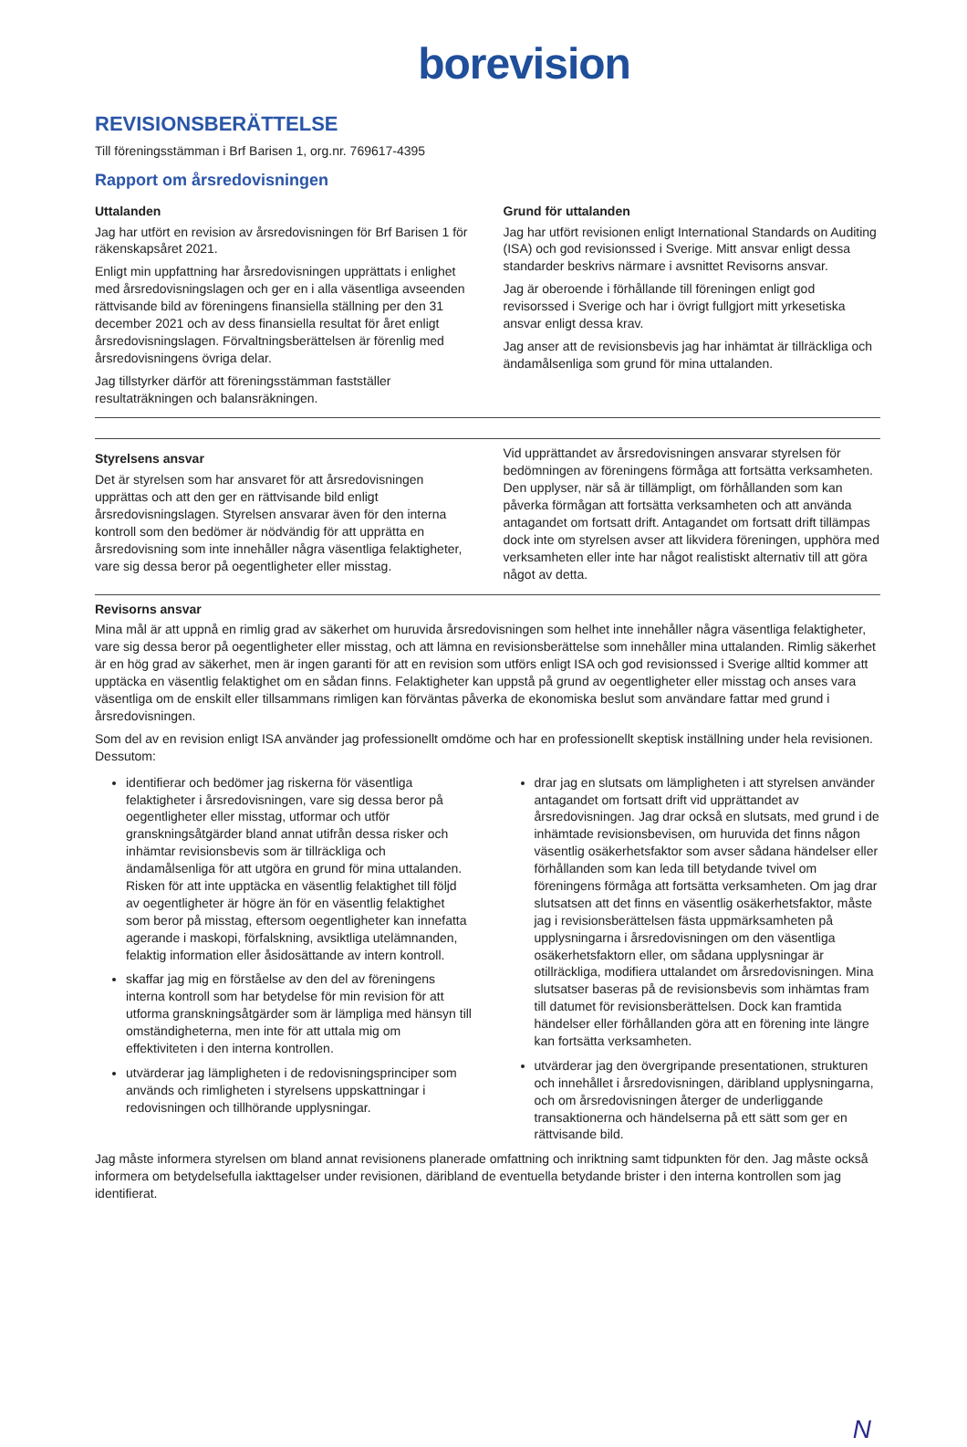borevision
REVISIONSBERÄTTELSE
Till föreningsstämman i Brf Barisen 1, org.nr. 769617-4395
Rapport om årsredovisningen
Uttalanden
Jag har utfört en revision av årsredovisningen för Brf Barisen 1 för räkenskapsåret 2021.
Enligt min uppfattning har årsredovisningen upprättats i enlighet med årsredovisningslagen och ger en i alla väsentliga avseenden rättvisande bild av föreningens finansiella ställning per den 31 december 2021 och av dess finansiella resultat för året enligt årsredovisningslagen. Förvaltningsberättelsen är förenlig med årsredovisningens övriga delar.
Jag tillstyrker därför att föreningsstämman fastställer resultaträkningen och balansräkningen.
Grund för uttalanden
Jag har utfört revisionen enligt International Standards on Auditing (ISA) och god revisionssed i Sverige. Mitt ansvar enligt dessa standarder beskrivs närmare i avsnittet Revisorns ansvar.
Jag är oberoende i förhållande till föreningen enligt god revisorssed i Sverige och har i övrigt fullgjort mitt yrkesetiska ansvar enligt dessa krav.
Jag anser att de revisionsbevis jag har inhämtat är tillräckliga och ändamålsenliga som grund för mina uttalanden.
Styrelsens ansvar
Det är styrelsen som har ansvaret för att årsredovisningen upprättas och att den ger en rättvisande bild enligt årsredovisningslagen. Styrelsen ansvarar även för den interna kontroll som den bedömer är nödvändig för att upprätta en årsredovisning som inte innehåller några väsentliga felaktigheter, vare sig dessa beror på oegentligheter eller misstag.
Vid upprättandet av årsredovisningen ansvarar styrelsen för bedömningen av föreningens förmåga att fortsätta verksamheten. Den upplyser, när så är tillämpligt, om förhållanden som kan påverka förmågan att fortsätta verksamheten och att använda antagandet om fortsatt drift. Antagandet om fortsatt drift tillämpas dock inte om styrelsen avser att likvidera föreningen, upphöra med verksamheten eller inte har något realistiskt alternativ till att göra något av detta.
Revisorns ansvar
Mina mål är att uppnå en rimlig grad av säkerhet om huruvida årsredovisningen som helhet inte innehåller några väsentliga felaktigheter, vare sig dessa beror på oegentligheter eller misstag, och att lämna en revisionsberättelse som innehåller mina uttalanden. Rimlig säkerhet är en hög grad av säkerhet, men är ingen garanti för att en revision som utförs enligt ISA och god revisionssed i Sverige alltid kommer att upptäcka en väsentlig felaktighet om en sådan finns. Felaktigheter kan uppstå på grund av oegentligheter eller misstag och anses vara väsentliga om de enskilt eller tillsammans rimligen kan förväntas påverka de ekonomiska beslut som användare fattar med grund i årsredovisningen.
Som del av en revision enligt ISA använder jag professionellt omdöme och har en professionellt skeptisk inställning under hela revisionen. Dessutom:
identifierar och bedömer jag riskerna för väsentliga felaktigheter i årsredovisningen, vare sig dessa beror på oegentligheter eller misstag, utformar och utför granskningsåtgärder bland annat utifrån dessa risker och inhämtar revisionsbevis som är tillräckliga och ändamålsenliga för att utgöra en grund för mina uttalanden. Risken för att inte upptäcka en väsentlig felaktighet till följd av oegentligheter är högre än för en väsentlig felaktighet som beror på misstag, eftersom oegentligheter kan innefatta agerande i maskopi, förfalskning, avsiktliga utelämnanden, felaktig information eller åsidosättande av intern kontroll.
skaffar jag mig en förståelse av den del av föreningens interna kontroll som har betydelse för min revision för att utforma granskningsåtgärder som är lämpliga med hänsyn till omständigheterna, men inte för att uttala mig om effektiviteten i den interna kontrollen.
utvärderar jag lämpligheten i de redovisningsprinciper som används och rimligheten i styrelsens uppskattningar i redovisningen och tillhörande upplysningar.
drar jag en slutsats om lämpligheten i att styrelsen använder antagandet om fortsatt drift vid upprättandet av årsredovisningen. Jag drar också en slutsats, med grund i de inhämtade revisionsbevisen, om huruvida det finns någon väsentlig osäkerhetsfaktor som avser sådana händelser eller förhållanden som kan leda till betydande tvivel om föreningens förmåga att fortsätta verksamheten. Om jag drar slutsatsen att det finns en väsentlig osäkerhetsfaktor, måste jag i revisionsberättelsen fästa uppmärksamheten på upplysningarna i årsredovisningen om den väsentliga osäkerhetsfaktorn eller, om sådana upplysningar är otillräckliga, modifiera uttalandet om årsredovisningen. Mina slutsatser baseras på de revisionsbevis som inhämtas fram till datumet för revisionsberättelsen. Dock kan framtida händelser eller förhållanden göra att en förening inte längre kan fortsätta verksamheten.
utvärderar jag den övergripande presentationen, strukturen och innehållet i årsredovisningen, däribland upplysningarna, och om årsredovisningen återger de underliggande transaktionerna och händelserna på ett sätt som ger en rättvisande bild.
Jag måste informera styrelsen om bland annat revisionens planerade omfattning och inriktning samt tidpunkten för den. Jag måste också informera om betydelsefulla iakttagelser under revisionen, däribland de eventuella betydande brister i den interna kontrollen som jag identifierat.
N